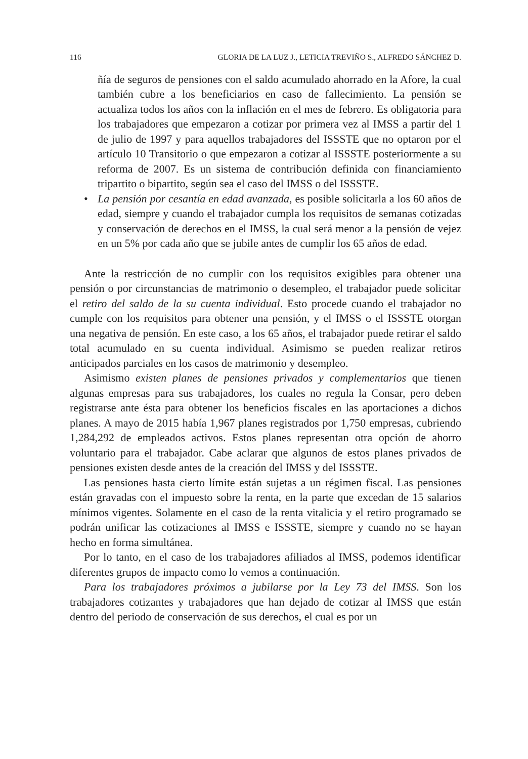116 GLORIA DE LA LUZ J., LETICIA TREVIÑO S., ALFREDO SÁNCHEZ D.
ñía de seguros de pensiones con el saldo acumulado ahorrado en la Afore, la cual también cubre a los beneficiarios en caso de fallecimiento. La pensión se actualiza todos los años con la inflación en el mes de febrero. Es obligatoria para los trabajadores que empezaron a cotizar por primera vez al IMSS a partir del 1 de julio de 1997 y para aquellos trabajadores del ISSSTE que no optaron por el artículo 10 Transitorio o que empezaron a cotizar al ISSSTE posteriormente a su reforma de 2007. Es un sistema de contribución definida con financiamiento tripartito o bipartito, según sea el caso del IMSS o del ISSSTE.
• La pensión por cesantía en edad avanzada, es posible solicitarla a los 60 años de edad, siempre y cuando el trabajador cumpla los requisitos de semanas cotizadas y conservación de derechos en el IMSS, la cual será menor a la pensión de vejez en un 5% por cada año que se jubile antes de cumplir los 65 años de edad.
Ante la restricción de no cumplir con los requisitos exigibles para obtener una pensión o por circunstancias de matrimonio o desempleo, el trabajador puede solicitar el retiro del saldo de la su cuenta individual. Esto procede cuando el trabajador no cumple con los requisitos para obtener una pensión, y el IMSS o el ISSSTE otorgan una negativa de pensión. En este caso, a los 65 años, el trabajador puede retirar el saldo total acumulado en su cuenta individual. Asimismo se pueden realizar retiros anticipados parciales en los casos de matrimonio y desempleo.
Asimismo existen planes de pensiones privados y complementarios que tienen algunas empresas para sus trabajadores, los cuales no regula la Consar, pero deben registrarse ante ésta para obtener los beneficios fiscales en las aportaciones a dichos planes. A mayo de 2015 había 1,967 planes registrados por 1,750 empresas, cubriendo 1,284,292 de empleados activos. Estos planes representan otra opción de ahorro voluntario para el trabajador. Cabe aclarar que algunos de estos planes privados de pensiones existen desde antes de la creación del IMSS y del ISSSTE.
Las pensiones hasta cierto límite están sujetas a un régimen fiscal. Las pensiones están gravadas con el impuesto sobre la renta, en la parte que excedan de 15 salarios mínimos vigentes. Solamente en el caso de la renta vitalicia y el retiro programado se podrán unificar las cotizaciones al IMSS e ISSSTE, siempre y cuando no se hayan hecho en forma simultánea.
Por lo tanto, en el caso de los trabajadores afiliados al IMSS, podemos identificar diferentes grupos de impacto como lo vemos a continuación.
Para los trabajadores próximos a jubilarse por la Ley 73 del IMSS. Son los trabajadores cotizantes y trabajadores que han dejado de cotizar al IMSS que están dentro del periodo de conservación de sus derechos, el cual es por un